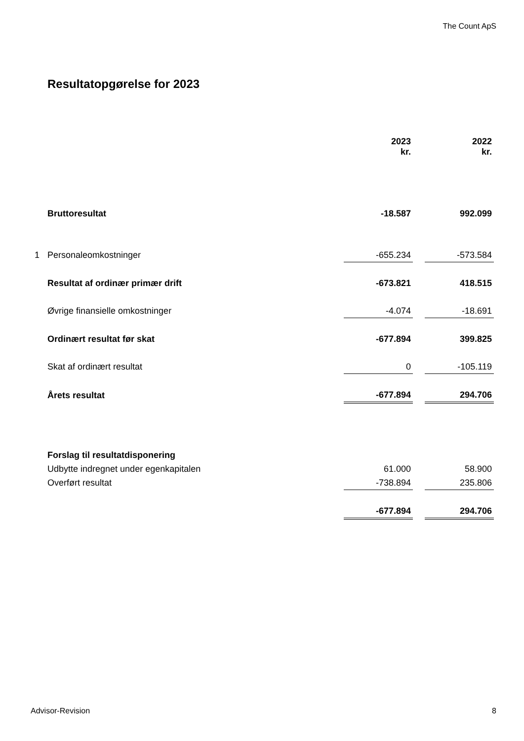The Count ApS
Resultatopgørelse for 2023
| | | 2023 kr. | | 2022 kr. |
| --- | --- | --- | --- | --- |
| | Bruttoresultat | -18.587 | | 992.099 |
| 1 | Personaleomkostninger | -655.234 | | -573.584 |
| | Resultat af ordinær primær drift | -673.821 | | 418.515 |
| | Øvrige finansielle omkostninger | -4.074 | | -18.691 |
| | Ordinært resultat før skat | -677.894 | | 399.825 |
| | Skat af ordinært resultat | 0 | | -105.119 |
| | Årets resultat | -677.894 | | 294.706 |
| | Forslag til resultatdisponering | | | |
| | Udbytte indregnet under egenkapitalen | 61.000 | | 58.900 |
| | Overført resultat | -738.894 | | 235.806 |
| | | -677.894 | | 294.706 |
Advisor-Revision 8